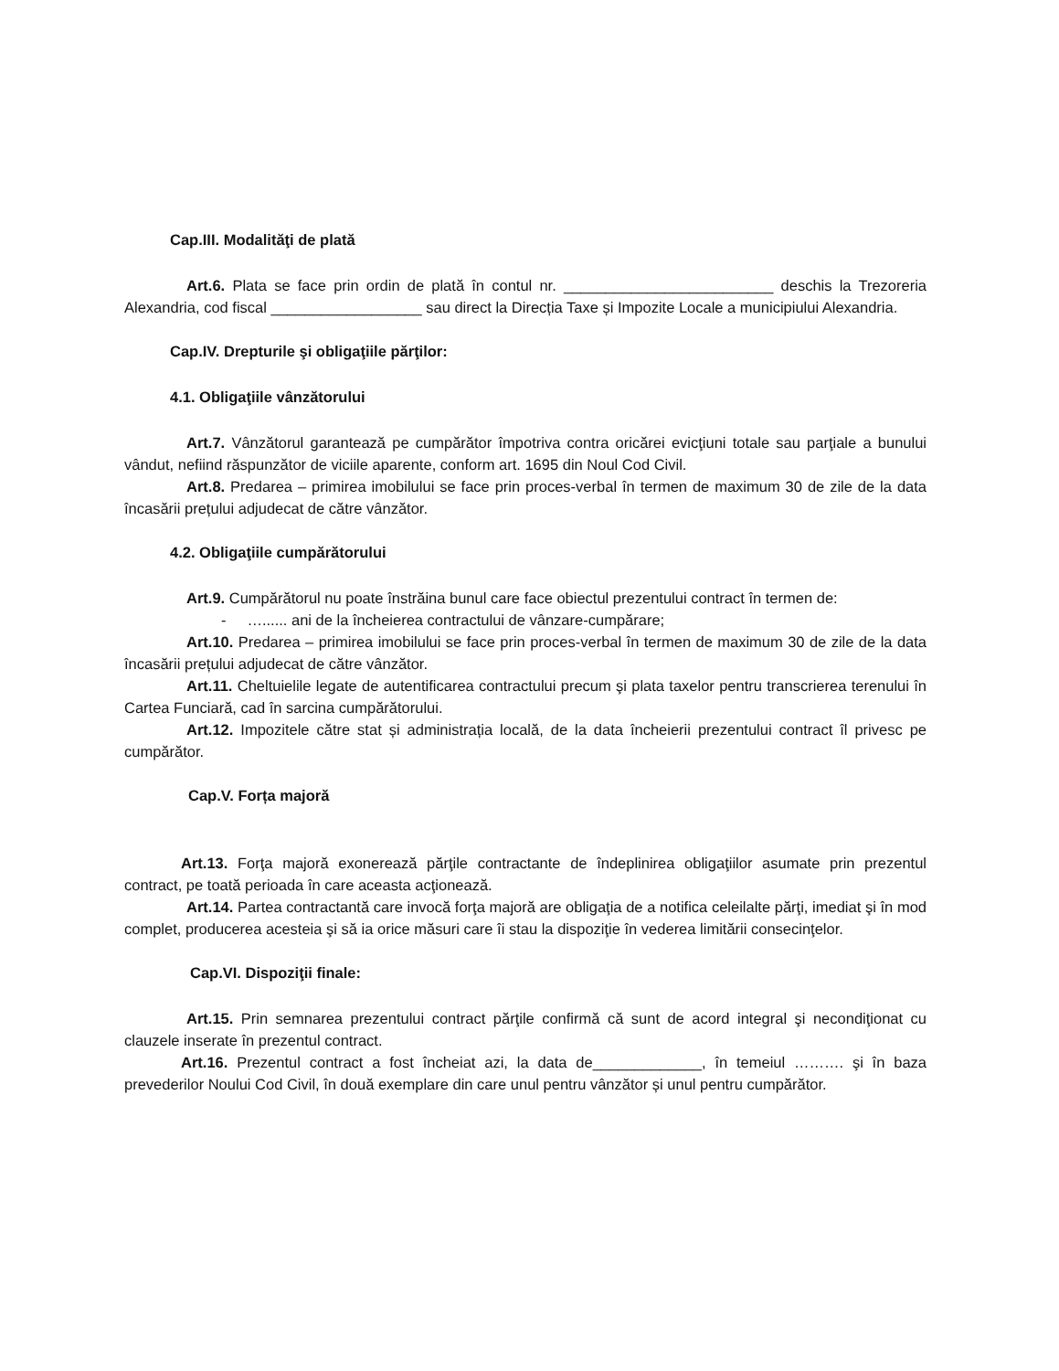Cap.III. Modalităţi de plată
Art.6. Plata se face prin ordin de plată în contul nr. _________________________ deschis la Trezoreria Alexandria, cod fiscal __________________ sau direct la Direcția Taxe și Impozite Locale a municipiului Alexandria.
Cap.IV. Drepturile şi obligaţiile părţilor:
4.1. Obligaţiile vânzătorului
Art.7. Vânzătorul garantează pe cumpărător împotriva contra oricărei evicţiuni totale sau parţiale a bunului vândut, nefiind răspunzător de viciile aparente, conform art. 1695 din Noul Cod Civil.
Art.8. Predarea – primirea imobilului se face prin proces-verbal în termen de maximum 30 de zile de la data încasării prețului adjudecat de către vânzător.
4.2. Obligaţiile cumpărătorului
Art.9. Cumpărătorul nu poate înstrăina bunul care face obiectul prezentului contract în termen de:
- …...... ani de la încheierea contractului de vânzare-cumpărare;
Art.10. Predarea – primirea imobilului se face prin proces-verbal în termen de maximum 30 de zile de la data încasării prețului adjudecat de către vânzător.
Art.11. Cheltuielile legate de autentificarea contractului precum şi plata taxelor pentru transcrierea terenului în Cartea Funciară, cad în sarcina cumpărătorului.
Art.12. Impozitele către stat și administrația locală, de la data încheierii prezentului contract îl privesc pe cumpărător.
Cap.V. Forța majoră
Art.13. Forţa majoră exonerează părţile contractante de îndeplinirea obligaţiilor asumate prin prezentul contract, pe toată perioada în care aceasta acţionează.
Art.14. Partea contractantă care invocă forţa majoră are obligaţia de a notifica celeilalte părţi, imediat şi în mod complet, producerea acesteia şi să ia orice măsuri care îi stau la dispoziţie în vederea limitării consecinţelor.
Cap.VI. Dispoziţii finale:
Art.15. Prin semnarea prezentului contract părţile confirmă că sunt de acord integral şi necondiţionat cu clauzele inserate în prezentul contract.
Art.16. Prezentul contract a fost încheiat azi, la data de_____________, în temeiul ………. şi în baza prevederilor Noului Cod Civil, în două exemplare din care unul pentru vânzător și unul pentru cumpărător.